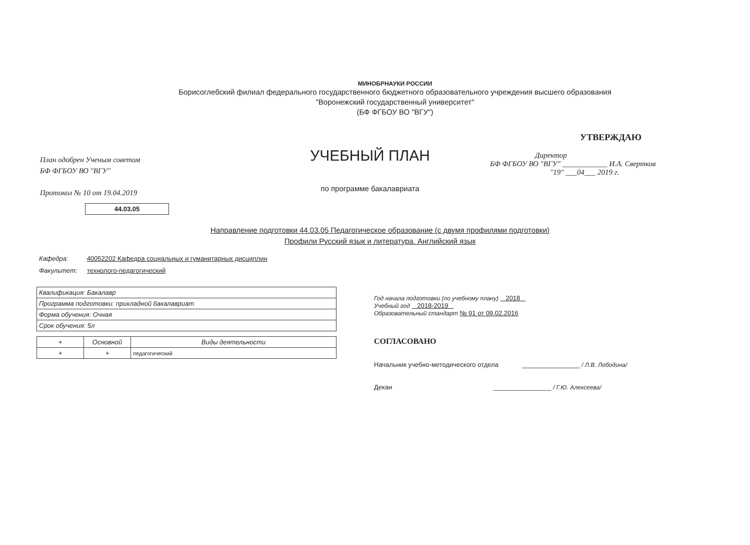МИНОБРНАУКИ РОССИИ
Борисоглебский филиал федерального государственного бюджетного образовательного учреждения высшего образования
"Воронежский государственный университет"
(БФ ФГБОУ ВО "ВГУ")
План одобрен Ученым советом
БФ ФГБОУ ВО "ВГУ"
Протокол № 10 от 19.04.2019
УЧЕБНЫЙ ПЛАН
по программе бакалавриата
УТВЕРЖДАЮ
Директор
БФ ФГБОУ ВО "ВГУ" ____________ И.А. Свертков
"19" ___04___ 2019 г.
44.03.05
Направление подготовки 44.03.05 Педагогическое образование (с двумя профилями подготовки)
Профили Русский язык и литература. Английский язык
Кафедра: 40052202 Кафедра социальных и гуманитарных дисциплин
Факультет: технолого-педагогический
| Квалификация: Бакалавр |
| Программа подготовки: прикладной бакалавриат |
| Форма обучения: Очная |
| Срок обучения: 5л |
| + | Основной | Виды деятельности |
| --- | --- | --- |
| + | + | педагогический |
Год начала подготовки (по учебному плану) 2018
Учебный год 2018-2019
Образовательный стандарт № 91 от 09.02.2016
СОГЛАСОВАНО
Начальник учебно-методического отдела ________________ / Л.В. Лободина/
Декан ________________ / Г.Ю. Алексеева/